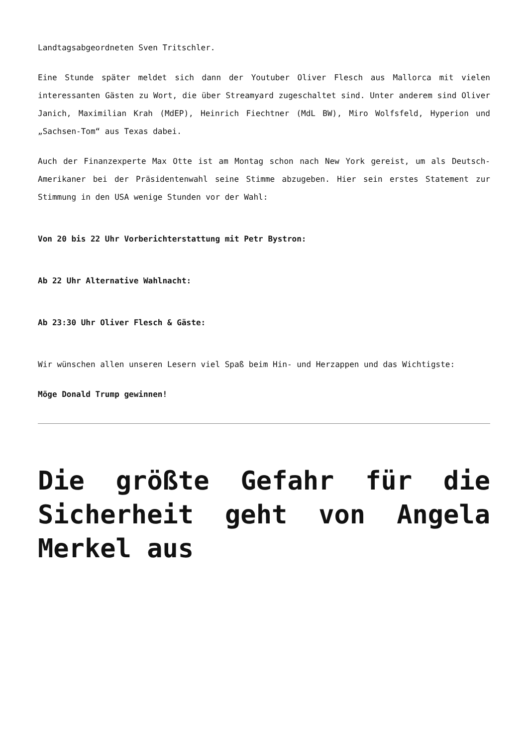Landtagsabgeordneten Sven Tritschler.
Eine Stunde später meldet sich dann der Youtuber Oliver Flesch aus Mallorca mit vielen interessanten Gästen zu Wort, die über Streamyard zugeschaltet sind. Unter anderem sind Oliver Janich, Maximilian Krah (MdEP), Heinrich Fiechtner (MdL BW), Miro Wolfsfeld, Hyperion und „Sachsen-Tom“ aus Texas dabei.
Auch der Finanzexperte Max Otte ist am Montag schon nach New York gereist, um als Deutsch-Amerikaner bei der Präsidentenwahl seine Stimme abzugeben. Hier sein erstes Statement zur Stimmung in den USA wenige Stunden vor der Wahl:
Von 20 bis 22 Uhr Vorberichterstattung mit Petr Bystron:
Ab 22 Uhr Alternative Wahlnacht:
Ab 23:30 Uhr Oliver Flesch & Gäste:
Wir wünschen allen unseren Lesern viel Spaß beim Hin- und Herzappen und das Wichtigste:
Möge Donald Trump gewinnen!
Die größte Gefahr für die Sicherheit geht von Angela Merkel aus